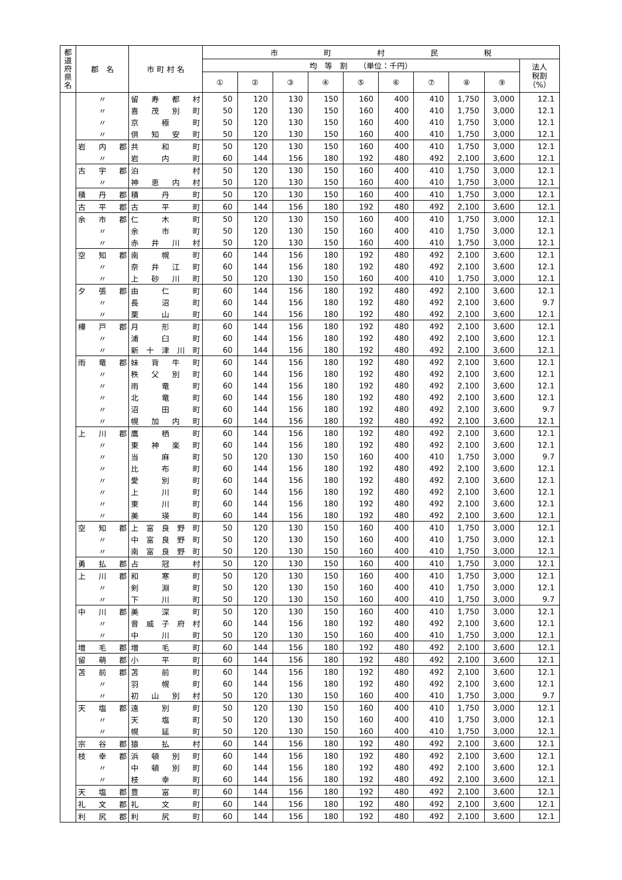| 都 道 府 県 名 | 郡 名 | 市 町 村 名 | 市 町 村 民 税 | | | | | | | | | |
| --- | --- | --- | --- | --- | --- | --- | --- | --- | --- | --- | --- | --- |
| | | | 均 等 割 （単位：千円） | | | | | | | | | 法人 税割 （%） |
| | | | ① | ② | ③ | ④ | ⑤ | ⑥ | ⑦ | ⑧ | ⑨ | |
| | 〃 | 留 寿 都 村 | 50 | 120 | 130 | 150 | 160 | 400 | 410 | 1,750 | 3,000 | 12.1 |
| | 〃 | 喜 茂 別 町 | 50 | 120 | 130 | 150 | 160 | 400 | 410 | 1,750 | 3,000 | 12.1 |
| | 〃 | 京 極 町 | 50 | 120 | 130 | 150 | 160 | 400 | 410 | 1,750 | 3,000 | 12.1 |
| | 〃 | 倶 知 安 町 | 50 | 120 | 130 | 150 | 160 | 400 | 410 | 1,750 | 3,000 | 12.1 |
| | 岩 内 郡 | 共 和 町 | 50 | 120 | 130 | 150 | 160 | 400 | 410 | 1,750 | 3,000 | 12.1 |
| | 〃 | 岩 内 町 | 60 | 144 | 156 | 180 | 192 | 480 | 492 | 2,100 | 3,600 | 12.1 |
| | 古 宇 郡 | 泊 村 | 50 | 120 | 130 | 150 | 160 | 400 | 410 | 1,750 | 3,000 | 12.1 |
| | 〃 | 神 恵 内 村 | 50 | 120 | 130 | 150 | 160 | 400 | 410 | 1,750 | 3,000 | 12.1 |
| | 積 丹 郡 | 積 丹 町 | 50 | 120 | 130 | 150 | 160 | 400 | 410 | 1,750 | 3,000 | 12.1 |
| | 古 平 郡 | 古 平 町 | 60 | 144 | 156 | 180 | 192 | 480 | 492 | 2,100 | 3,600 | 12.1 |
| | 余 市 郡 | 仁 木 町 | 50 | 120 | 130 | 150 | 160 | 400 | 410 | 1,750 | 3,000 | 12.1 |
| | 〃 | 余 市 町 | 50 | 120 | 130 | 150 | 160 | 400 | 410 | 1,750 | 3,000 | 12.1 |
| | 〃 | 赤 井 川 村 | 50 | 120 | 130 | 150 | 160 | 400 | 410 | 1,750 | 3,000 | 12.1 |
| | 空 知 郡 | 南 幌 町 | 60 | 144 | 156 | 180 | 192 | 480 | 492 | 2,100 | 3,600 | 12.1 |
| | 〃 | 奈 井 江 町 | 60 | 144 | 156 | 180 | 192 | 480 | 492 | 2,100 | 3,600 | 12.1 |
| | 〃 | 上 砂 川 町 | 50 | 120 | 130 | 150 | 160 | 400 | 410 | 1,750 | 3,000 | 12.1 |
| | 夕 張 郡 | 由 仁 町 | 60 | 144 | 156 | 180 | 192 | 480 | 492 | 2,100 | 3,600 | 12.1 |
| | 〃 | 長 沼 町 | 60 | 144 | 156 | 180 | 192 | 480 | 492 | 2,100 | 3,600 | 9.7 |
| | 〃 | 栗 山 町 | 60 | 144 | 156 | 180 | 192 | 480 | 492 | 2,100 | 3,600 | 12.1 |
| | 樺 戸 郡 | 月 形 町 | 60 | 144 | 156 | 180 | 192 | 480 | 492 | 2,100 | 3,600 | 12.1 |
| | 〃 | 浦 臼 町 | 60 | 144 | 156 | 180 | 192 | 480 | 492 | 2,100 | 3,600 | 12.1 |
| | 〃 | 新 十 津 川 町 | 60 | 144 | 156 | 180 | 192 | 480 | 492 | 2,100 | 3,600 | 12.1 |
| | 雨 竜 郡 | 妹 背 牛 町 | 60 | 144 | 156 | 180 | 192 | 480 | 492 | 2,100 | 3,600 | 12.1 |
| | 〃 | 秩 父 別 町 | 60 | 144 | 156 | 180 | 192 | 480 | 492 | 2,100 | 3,600 | 12.1 |
| | 〃 | 雨 竜 町 | 60 | 144 | 156 | 180 | 192 | 480 | 492 | 2,100 | 3,600 | 12.1 |
| | 〃 | 北 竜 町 | 60 | 144 | 156 | 180 | 192 | 480 | 492 | 2,100 | 3,600 | 12.1 |
| | 〃 | 沼 田 町 | 60 | 144 | 156 | 180 | 192 | 480 | 492 | 2,100 | 3,600 | 9.7 |
| | 〃 | 幌 加 内 町 | 60 | 144 | 156 | 180 | 192 | 480 | 492 | 2,100 | 3,600 | 12.1 |
| | 上 川 郡 | 鷹 栖 町 | 60 | 144 | 156 | 180 | 192 | 480 | 492 | 2,100 | 3,600 | 12.1 |
| | 〃 | 東 神 楽 町 | 60 | 144 | 156 | 180 | 192 | 480 | 492 | 2,100 | 3,600 | 12.1 |
| | 〃 | 当 麻 町 | 50 | 120 | 130 | 150 | 160 | 400 | 410 | 1,750 | 3,000 | 9.7 |
| | 〃 | 比 布 町 | 60 | 144 | 156 | 180 | 192 | 480 | 492 | 2,100 | 3,600 | 12.1 |
| | 〃 | 愛 別 町 | 60 | 144 | 156 | 180 | 192 | 480 | 492 | 2,100 | 3,600 | 12.1 |
| | 〃 | 上 川 町 | 60 | 144 | 156 | 180 | 192 | 480 | 492 | 2,100 | 3,600 | 12.1 |
| | 〃 | 東 川 町 | 60 | 144 | 156 | 180 | 192 | 480 | 492 | 2,100 | 3,600 | 12.1 |
| | 〃 | 美 瑛 町 | 60 | 144 | 156 | 180 | 192 | 480 | 492 | 2,100 | 3,600 | 12.1 |
| | 空 知 郡 | 上 富 良 野 町 | 50 | 120 | 130 | 150 | 160 | 400 | 410 | 1,750 | 3,000 | 12.1 |
| | 〃 | 中 富 良 野 町 | 50 | 120 | 130 | 150 | 160 | 400 | 410 | 1,750 | 3,000 | 12.1 |
| | 〃 | 南 富 良 野 町 | 50 | 120 | 130 | 150 | 160 | 400 | 410 | 1,750 | 3,000 | 12.1 |
| | 勇 払 郡 | 占 冠 村 | 50 | 120 | 130 | 150 | 160 | 400 | 410 | 1,750 | 3,000 | 12.1 |
| | 上 川 郡 | 和 寒 町 | 50 | 120 | 130 | 150 | 160 | 400 | 410 | 1,750 | 3,000 | 12.1 |
| | 〃 | 剣 淵 町 | 50 | 120 | 130 | 150 | 160 | 400 | 410 | 1,750 | 3,000 | 12.1 |
| | 〃 | 下 川 町 | 50 | 120 | 130 | 150 | 160 | 400 | 410 | 1,750 | 3,000 | 9.7 |
| | 中 川 郡 | 美 深 町 | 50 | 120 | 130 | 150 | 160 | 400 | 410 | 1,750 | 3,000 | 12.1 |
| | 〃 | 音 威 子 府 村 | 60 | 144 | 156 | 180 | 192 | 480 | 492 | 2,100 | 3,600 | 12.1 |
| | 〃 | 中 川 町 | 50 | 120 | 130 | 150 | 160 | 400 | 410 | 1,750 | 3,000 | 12.1 |
| | 増 毛 郡 | 増 毛 町 | 60 | 144 | 156 | 180 | 192 | 480 | 492 | 2,100 | 3,600 | 12.1 |
| | 留 萌 郡 | 小 平 町 | 60 | 144 | 156 | 180 | 192 | 480 | 492 | 2,100 | 3,600 | 12.1 |
| | 苫 前 郡 | 苫 前 町 | 60 | 144 | 156 | 180 | 192 | 480 | 492 | 2,100 | 3,600 | 12.1 |
| | 〃 | 羽 幌 町 | 60 | 144 | 156 | 180 | 192 | 480 | 492 | 2,100 | 3,600 | 12.1 |
| | 〃 | 初 山 別 村 | 50 | 120 | 130 | 150 | 160 | 400 | 410 | 1,750 | 3,000 | 9.7 |
| | 天 塩 郡 | 遠 別 町 | 50 | 120 | 130 | 150 | 160 | 400 | 410 | 1,750 | 3,000 | 12.1 |
| | 〃 | 天 塩 町 | 50 | 120 | 130 | 150 | 160 | 400 | 410 | 1,750 | 3,000 | 12.1 |
| | 〃 | 幌 延 町 | 50 | 120 | 130 | 150 | 160 | 400 | 410 | 1,750 | 3,000 | 12.1 |
| | 宗 谷 郡 | 猿 払 村 | 60 | 144 | 156 | 180 | 192 | 480 | 492 | 2,100 | 3,600 | 12.1 |
| | 枝 幸 郡 | 浜 頓 別 町 | 60 | 144 | 156 | 180 | 192 | 480 | 492 | 2,100 | 3,600 | 12.1 |
| | 〃 | 中 頓 別 町 | 60 | 144 | 156 | 180 | 192 | 480 | 492 | 2,100 | 3,600 | 12.1 |
| | 〃 | 枝 幸 町 | 60 | 144 | 156 | 180 | 192 | 480 | 492 | 2,100 | 3,600 | 12.1 |
| | 天 塩 郡 | 豊 富 町 | 60 | 144 | 156 | 180 | 192 | 480 | 492 | 2,100 | 3,600 | 12.1 |
| | 礼 文 郡 | 礼 文 町 | 60 | 144 | 156 | 180 | 192 | 480 | 492 | 2,100 | 3,600 | 12.1 |
| | 利 尻 郡 | 利 尻 町 | 60 | 144 | 156 | 180 | 192 | 480 | 492 | 2,100 | 3,600 | 12.1 |